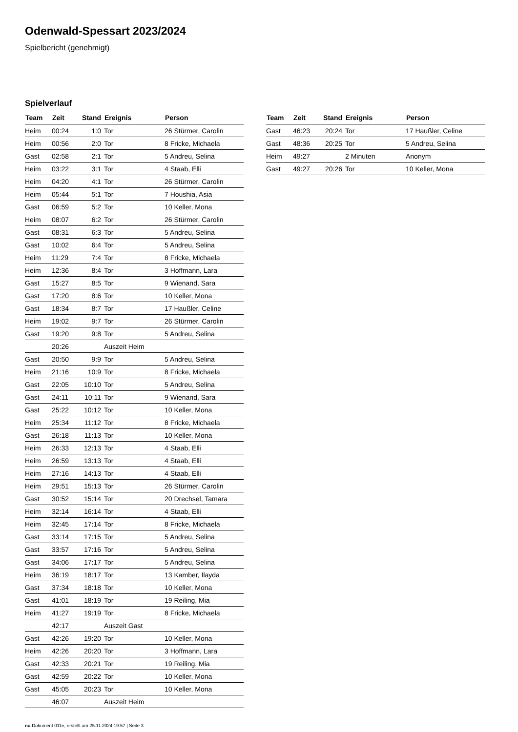Odenwald-Spessart 2023/2024
Spielbericht (genehmigt)
Spielverlauf
| Team | Zeit | Stand | Ereignis | Person |
| --- | --- | --- | --- | --- |
| Heim | 00:24 | 1:0 | Tor | 26 Stürmer, Carolin |
| Heim | 00:56 | 2:0 | Tor | 8 Fricke, Michaela |
| Gast | 02:58 | 2:1 | Tor | 5 Andreu, Selina |
| Heim | 03:22 | 3:1 | Tor | 4 Staab, Elli |
| Heim | 04:20 | 4:1 | Tor | 26 Stürmer, Carolin |
| Heim | 05:44 | 5:1 | Tor | 7 Houshia, Asia |
| Gast | 06:59 | 5:2 | Tor | 10 Keller, Mona |
| Heim | 08:07 | 6:2 | Tor | 26 Stürmer, Carolin |
| Gast | 08:31 | 6:3 | Tor | 5 Andreu, Selina |
| Gast | 10:02 | 6:4 | Tor | 5 Andreu, Selina |
| Heim | 11:29 | 7:4 | Tor | 8 Fricke, Michaela |
| Heim | 12:36 | 8:4 | Tor | 3 Hoffmann, Lara |
| Gast | 15:27 | 8:5 | Tor | 9 Wienand, Sara |
| Gast | 17:20 | 8:6 | Tor | 10 Keller, Mona |
| Gast | 18:34 | 8:7 | Tor | 17 Haußler, Celine |
| Heim | 19:02 | 9:7 | Tor | 26 Stürmer, Carolin |
| Gast | 19:20 | 9:8 | Tor | 5 Andreu, Selina |
| | 20:26 | | Auszeit Heim | |
| Gast | 20:50 | 9:9 | Tor | 5 Andreu, Selina |
| Heim | 21:16 | 10:9 | Tor | 8 Fricke, Michaela |
| Gast | 22:05 | 10:10 | Tor | 5 Andreu, Selina |
| Gast | 24:11 | 10:11 | Tor | 9 Wienand, Sara |
| Gast | 25:22 | 10:12 | Tor | 10 Keller, Mona |
| Heim | 25:34 | 11:12 | Tor | 8 Fricke, Michaela |
| Gast | 26:18 | 11:13 | Tor | 10 Keller, Mona |
| Heim | 26:33 | 12:13 | Tor | 4 Staab, Elli |
| Heim | 26:59 | 13:13 | Tor | 4 Staab, Elli |
| Heim | 27:16 | 14:13 | Tor | 4 Staab, Elli |
| Heim | 29:51 | 15:13 | Tor | 26 Stürmer, Carolin |
| Gast | 30:52 | 15:14 | Tor | 20 Drechsel, Tamara |
| Heim | 32:14 | 16:14 | Tor | 4 Staab, Elli |
| Heim | 32:45 | 17:14 | Tor | 8 Fricke, Michaela |
| Gast | 33:14 | 17:15 | Tor | 5 Andreu, Selina |
| Gast | 33:57 | 17:16 | Tor | 5 Andreu, Selina |
| Gast | 34:06 | 17:17 | Tor | 5 Andreu, Selina |
| Heim | 36:19 | 18:17 | Tor | 13 Kamber, Ilayda |
| Gast | 37:34 | 18:18 | Tor | 10 Keller, Mona |
| Gast | 41:01 | 18:19 | Tor | 19 Reiling, Mia |
| Heim | 41:27 | 19:19 | Tor | 8 Fricke, Michaela |
| | 42:17 | | Auszeit Gast | |
| Gast | 42:26 | 19:20 | Tor | 10 Keller, Mona |
| Heim | 42:26 | 20:20 | Tor | 3 Hoffmann, Lara |
| Gast | 42:33 | 20:21 | Tor | 19 Reiling, Mia |
| Gast | 42:59 | 20:22 | Tor | 10 Keller, Mona |
| Gast | 45:05 | 20:23 | Tor | 10 Keller, Mona |
| | 46:07 | | Auszeit Heim | |
| Team | Zeit | Stand | Ereignis | Person |
| --- | --- | --- | --- | --- |
| Gast | 46:23 | 20:24 | Tor | 17 Haußler, Celine |
| Gast | 48:36 | 20:25 | Tor | 5 Andreu, Selina |
| Heim | 49:27 | | 2 Minuten | Anonym |
| Gast | 49:27 | 20:26 | Tor | 10 Keller, Mona |
nu.Dokument 011e, erstellt am 25.11.2024 19:57 | Seite 3